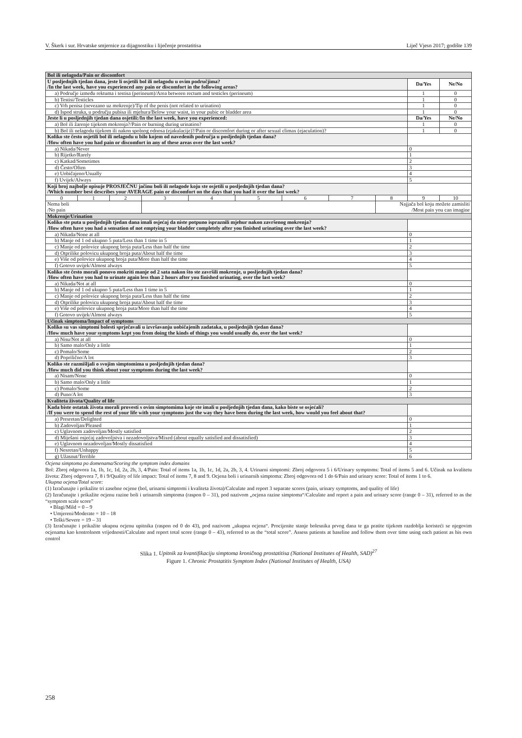V. Škerk i sur. Hrvatske smjernice za dijagnostiku i liječenje prostatitisa Liječ Vjesn 2017; godište 139
| Bol ili nelagoda/Pain or discomfort | | | | | | | | | | |
| U posljednjih tjedan dana, jeste li osjetili bol ili nelagodu u ovim područjima? /In the last week, have you experienced any pain or discomfort in the following areas? | | | | | | | | | Da/Yes | Ne/No |
| a) Područje između rektuma i testisa (perineum)/Area between rectum and testicles (perineum) | | | | | | | | | 1 | 0 |
| b) Testisi/Testicles | | | | | | | | | 1 | 0 |
| c) Vrh penisa (nevezano uz mokrenje)/Tip of the penis (not related to urination) | | | | | | | | | 1 | 0 |
| d) Ispod struka, u području pubisa ili mjehura/Below your waist, in your pubic or bladder area | | | | | | | | | 1 | 0 |
| Jeste li u posljednjih tjedan dana osjetili:/In the last week, have you experienced: | | | | | | | | | Da/Yes | Ne/No |
| a) Bol ili žarenje tijekom mokrenja?/Pain or burning during urination? | | | | | | | | | 1 | 0 |
| b) Bol ili nelagodu tijekom ili nakon spolnog odnosa (ejakulacije)?/Pain or discomfort during or after sexual climax (ejaculation)? | | | | | | | | | 1 | 0 |
| Koliko ste često osjetili bol ili nelagodu u bilo kojem od navedenih područja u posljednjih tjedan dana? /How often have you had pain or discomfort in any of these areas over the last week? | | | | | | | | | | |
| a) Nikada/Never | | | | | | | | | 0 | |
| b) Rijetko/Rarely | | | | | | | | | 1 | |
| c) Katkad/Sometimes | | | | | | | | | 2 | |
| d) Često/Often | | | | | | | | | 3 | |
| e) Uobičajeno/Usually | | | | | | | | | 4 | |
| f) Uvijek/Always | | | | | | | | | 5 | |
| Koji broj najbolje opisuje PROSJEČNU jačinu boli ili nelagode koju ste osjetili u posljednjih tjedan dana? /Which number best describes your AVERAGE pain or discomfort on the days that you had it over the last week? | | | | | | | | | | |
| 0 | 1 | 2 | 3 | 4 | 5 | 6 | 7 | 8 | 9 | 10 |
| Nema boli /No pain | | | | | | | | Najjača bol koju možete zamisliti /Most pain you can imagine | | |
| Mokrenje/Urination | | | | | | | | | | |
| Koliko ste puta u posljednjih tjedan dana imali osjećaj da niste potpuno ispraznili mjehur nakon završenog mokrenja? /How often have you had a sensation of not emptying your bladder completely after you finished urinating over the last week? | | | | | | | | | | |
| a) Nikada/None at all | | | | | | | | | 0 | |
| b) Manje od 1 od ukupno 5 puta/Less than 1 time in 5 | | | | | | | | | 1 | |
| c) Manje od polovice ukupnog broja puta/Less than half the time | | | | | | | | | 2 | |
| d) Otprilike polovicu ukupnog broja puta/About half the time | | | | | | | | | 3 | |
| e) Više od polovice ukupnog broja puta/More than half the time | | | | | | | | | 4 | |
| f) Gotovo uvijek/Almost always | | | | | | | | | 5 | |
| Koliko ste često morali ponovo mokriti manje od 2 sata nakon što ste završili mokrenje, u posljednjih tjedan dana? /How often have you had to urinate again less than 2 hours after you finished urinating, over the last week? | | | | | | | | | | |
| a) Nikada/Not at all | | | | | | | | | 0 | |
| b) Manje od 1 od ukupno 5 puta/Less than 1 time in 5 | | | | | | | | | 1 | |
| c) Manje od polovice ukupnog broja puta/Less than half the time | | | | | | | | | 2 | |
| d) Otprilike polovicu ukupnog broja puta/About half the time | | | | | | | | | 3 | |
| e) Više od polovice ukupnog broja puta/More than half the time | | | | | | | | | 4 | |
| f) Gotovo uvijek/Almost always | | | | | | | | | 5 | |
| Učinak simptoma/Impact of symptoms | | | | | | | | | | |
| Koliko su vas simptomi bolesti sprječavali u izvršavanju uobičajenih zadataka, u posljednjih tjedan dana? /How much have your symptoms kept you from doing the kinds of things you would usually do, over the last week? | | | | | | | | | | |
| a) Nisu/Not at all | | | | | | | | | 0 | |
| b) Samo malo/Only a little | | | | | | | | | 1 | |
| c) Pomalo/Some | | | | | | | | | 2 | |
| d) Poprilično/A lot | | | | | | | | | 3 | |
| Koliko ste razmišljali o svojim simptomima u posljednjih tjedan dana? /How much did you think about your symptoms during the last week? | | | | | | | | | | |
| a) Nisam/None | | | | | | | | | 0 | |
| b) Samo malo/Only a little | | | | | | | | | 1 | |
| c) Pomalo/Some | | | | | | | | | 2 | |
| d) Puno/A lot | | | | | | | | | 3 | |
| Kvaliteta života/Quality of life | | | | | | | | | | |
| Kada biste ostatak života morali provesti s ovim simptomima koje ste imali u posljednjih tjedan dana, kako biste se osjećali? /If you were to spend the rest of your life with your symptoms just the way they have been during the last week, how would you feel about that? | | | | | | | | | | |
| a) Presretan/Delighted | | | | | | | | | 0 | |
| b) Zadovoljan/Pleased | | | | | | | | | 1 | |
| c) Uglavnom zadovoljan/Mostly satisfied | | | | | | | | | 2 | |
| d) Miješani osjećaj zadovoljstva i nezadovoljstva/Mixed (about equally satisfied and dissatisfied) | | | | | | | | | 3 | |
| e) Uglavnom nezadovoljan/Mostly dissatisfied | | | | | | | | | 4 | |
| f) Nesretan/Unhappy | | | | | | | | | 5 | |
| g) Užasnut/Terrible | | | | | | | | | 6 | |
Ocjena simptoma po domenama/Scoring the symptom index domains
Bol: Zbroj odgovora 1a, 1b, 1c, 1d, 2a, 2b, 3, 4/Pain: Total of items 1a, 1b, 1c, 1d, 2a, 2b, 3, 4. Urinarni simptomi: Zbroj odgovora 5 i 6/Urinary symptoms: Total of items 5 and 6. Učinak na kvalitetu života: Zbroj odgovora 7, 8 i 9/Quality of life impact: Total of items 7, 8 and 9. Ocjena boli i urinarnih simptoma: Zbroj odgovora od 1 do 6/Pain and urinary score: Total of items 1 to 6.
Ukupna ocjena/Total score:
(1) Izračunajte i prikažite tri zasebne ocjene (bol, urinarni simptomi i kvaliteta života)/Calculate and report 3 separate scores (pain, urinary symptoms, and quality of life)
(2) Izračunajte i prikažite ocjenu razine boli i urinarnih simptoma (raspon 0 – 31), pod nazivom „ocjena razine simptoma“/Calculate and report a pain and urinary score (range 0 – 31), referred to as the “symptom scale score”
• Blagi/Mild = 0 – 9
• Umjereni/Moderate = 10 – 18
• Teški/Severe = 19 – 31
(3) Izračunajte i prikažite ukupnu ocjenu upitnika (raspon od 0 do 43), pod nazivom „ukupna ocjena“. Procijenite stanje bolesnika prvog dana te ga pratite tijekom razdoblja koristeći se njegovim ocjenama kao kontrolnom vrijednosti/Calculate and report total score (range 0 – 43), referred to as the “total score”. Assess patients at baseline and follow them over time using each patient as his own control
Slika 1. Upitnik za kvantifikaciju simptoma kroničnog prostatitisa (National Institutes of Health, SAD)<sup>27</sup>
Figure 1. Chronic Prostatitis Symptom Index (National Institutes of Health, USA)
258